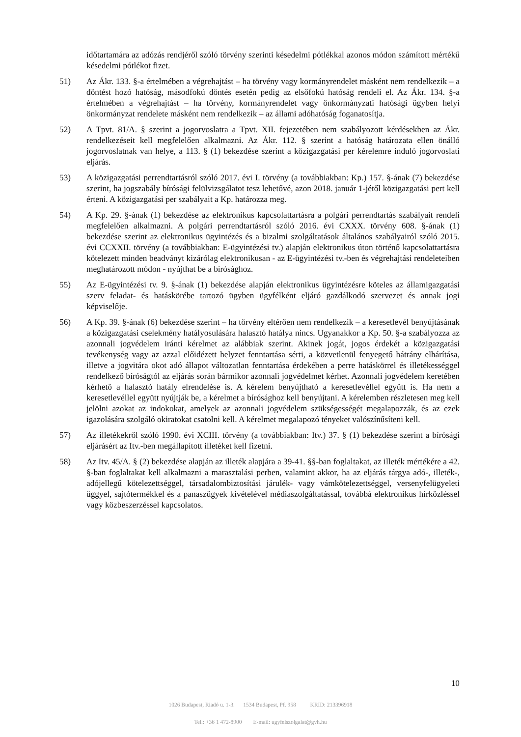időtartamára az adózás rendjéről szóló törvény szerinti késedelmi pótlékkal azonos módon számított mértékű késedelmi pótlékot fizet.
51) Az Ákr. 133. §-a értelmében a végrehajtást – ha törvény vagy kormányrendelet másként nem rendelkezik – a döntést hozó hatóság, másodfokú döntés esetén pedig az elsőfokú hatóság rendeli el. Az Ákr. 134. §-a értelmében a végrehajtást – ha törvény, kormányrendelet vagy önkormányzati hatósági ügyben helyi önkormányzat rendelete másként nem rendelkezik – az állami adóhatóság foganatosítja.
52) A Tpvt. 81/A. § szerint a jogorvoslatra a Tpvt. XII. fejezetében nem szabályozott kérdésekben az Ákr. rendelkezéseit kell megfelelően alkalmazni. Az Ákr. 112. § szerint a hatóság határozata ellen önálló jogorvoslatnak van helye, a 113. § (1) bekezdése szerint a közigazgatási per kérelemre induló jogorvoslati eljárás.
53) A közigazgatási perrendtartásról szóló 2017. évi I. törvény (a továbbiakban: Kp.) 157. §-ának (7) bekezdése szerint, ha jogszabály bírósági felülvizsgálatot tesz lehetővé, azon 2018. január 1-jétől közigazgatási pert kell érteni. A közigazgatási per szabályait a Kp. határozza meg.
54) A Kp. 29. §-ának (1) bekezdése az elektronikus kapcsolattartásra a polgári perrendtartás szabályait rendeli megfelelően alkalmazni. A polgári perrendtartásról szóló 2016. évi CXXX. törvény 608. §-ának (1) bekezdése szerint az elektronikus ügyintézés és a bizalmi szolgáltatások általános szabályairól szóló 2015. évi CCXXII. törvény (a továbbiakban: E-ügyintézési tv.) alapján elektronikus úton történő kapcsolattartásra kötelezett minden beadványt kizárólag elektronikusan - az E-ügyintézési tv.-ben és végrehajtási rendeleteiben meghatározott módon - nyújthat be a bírósághoz.
55) Az E-ügyintézési tv. 9. §-ának (1) bekezdése alapján elektronikus ügyintézésre köteles az államigazgatási szerv feladat- és hatáskörébe tartozó ügyben ügyfélként eljáró gazdálkodó szervezet és annak jogi képviselője.
56) A Kp. 39. §-ának (6) bekezdése szerint – ha törvény eltérően nem rendelkezik – a keresetlevél benyújtásának a közigazgatási cselekmény hatályosulására halasztó hatálya nincs. Ugyanakkor a Kp. 50. §-a szabályozza az azonnali jogvédelem iránti kérelmet az alábbiak szerint. Akinek jogát, jogos érdekét a közigazgatási tevékenység vagy az azzal előidézett helyzet fenntartása sérti, a közvetlenül fenyegető hátrány elhárítása, illetve a jogvitára okot adó állapot változatlan fenntartása érdekében a perre hatáskörrel és illetékességgel rendelkező bíróságtól az eljárás során bármikor azonnali jogvédelmet kérhet. Azonnali jogvédelem keretében kérhető a halasztó hatály elrendelése is. A kérelem benyújtható a keresetlevéllel együtt is. Ha nem a keresetlevéllel együtt nyújtják be, a kérelmet a bírósághoz kell benyújtani. A kérelemben részletesen meg kell jelölni azokat az indokokat, amelyek az azonnali jogvédelem szükségességét megalapozzák, és az ezek igazolására szolgáló okiratokat csatolni kell. A kérelmet megalapozó tényeket valószínűsíteni kell.
57) Az illetékekről szóló 1990. évi XCIII. törvény (a továbbiakban: Itv.) 37. § (1) bekezdése szerint a bírósági eljárásért az Itv.-ben megállapított illetéket kell fizetni.
58) Az Itv. 45/A. § (2) bekezdése alapján az illeték alapjára a 39-41. §§-ban foglaltakat, az illeték mértékére a 42. §-ban foglaltakat kell alkalmazni a marasztalási perben, valamint akkor, ha az eljárás tárgya adó-, illeték-, adójellegű kötelezettséggel, társadalombiztosítási járulék- vagy vámkötelezettséggel, versenyfelügyeleti üggyel, sajtótermékkel és a panaszügyek kivételével médiaszolgáltatással, továbbá elektronikus hírközléssel vagy közbeszerzéssel kapcsolatos.
10
1026 Budapest, Riadó u. 1-3. 1534 Budapest, Pf. 958 KRID: 213396918
Tel.: +36 1 472-8900 E-mail: ugyfelszolgalat@gvh.hu